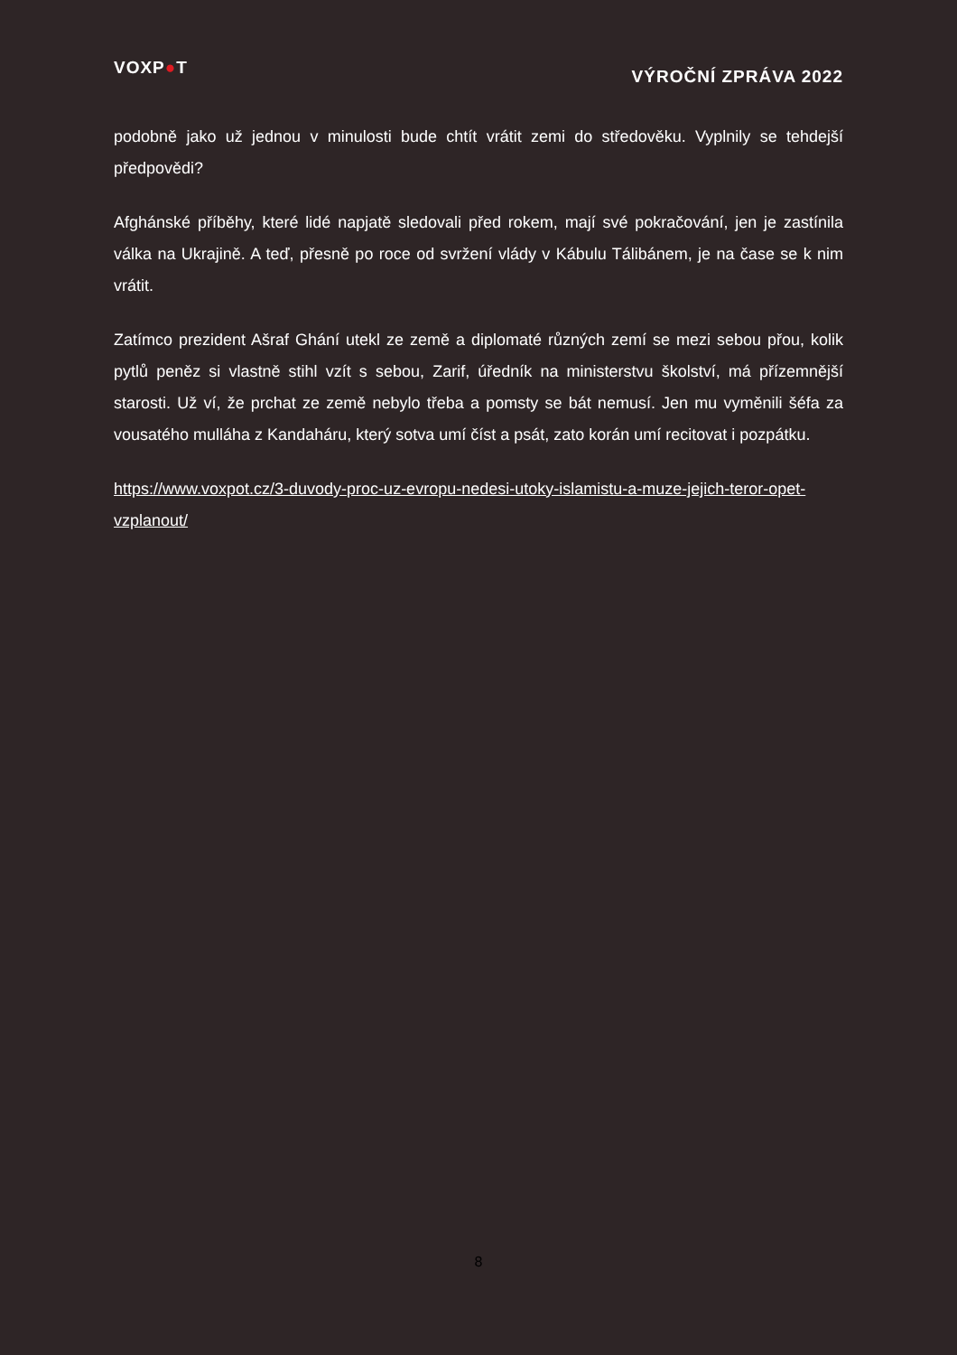VOXP●T
VÝROČNÍ ZPRÁVA 2022
podobně jako už jednou v minulosti bude chtít vrátit zemi do středověku. Vyplnily se tehdejší předpovědi?
Afghánské příběhy, které lidé napjatě sledovali před rokem, mají své pokračování, jen je zastínila válka na Ukrajině. A teď, přesně po roce od svržení vlády v Kábulu Tálibánem, je na čase se k nim vrátit.
Zatímco prezident Ašraf Ghání utekl ze země a diplomaté různých zemí se mezi sebou přou, kolik pytlů peněz si vlastně stihl vzít s sebou, Zarif, úředník na ministerstvu školství, má přízemnější starosti. Už ví, že prchat ze země nebylo třeba a pomsty se bát nemusí. Jen mu vyměnili šéfa za vousatého mulláha z Kandaháru, který sotva umí číst a psát, zato korán umí recitovat i pozpátku.
https://www.voxpot.cz/3-duvody-proc-uz-evropu-nedesi-utoky-islamistu-a-muze-jejich-teror-opet-vzplanout/
8